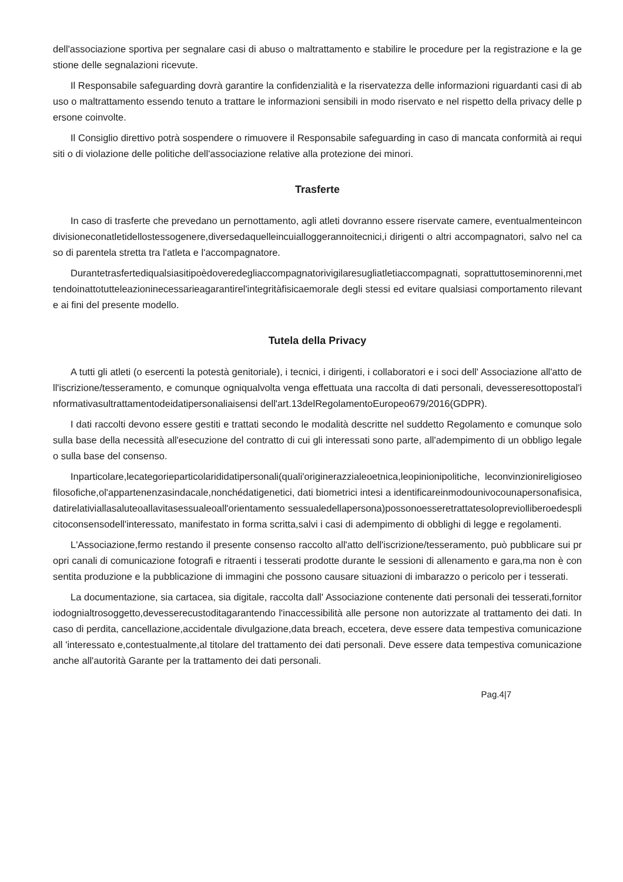dell'associazione sportiva per segnalare casi di abuso o maltrattamento e stabilire le procedure per la registrazione e la gestione delle segnalazioni ricevute.
Il Responsabile safeguarding dovrà garantire la confidenzialità e la riservatezza delle informazioni riguardanti casi di abuso o maltrattamento essendo tenuto a trattare le informazioni sensibili in modo riservato e nel rispetto della privacy delle persone coinvolte.
Il Consiglio direttivo potrà sospendere o rimuovere il Responsabile safeguarding in caso di mancata conformità ai requisiti o di violazione delle politiche dell'associazione relative alla protezione dei minori.
Trasferte
In caso di trasferte che prevedano un pernottamento, agli atleti dovranno essere riservate camere, eventualmenteincondivisioneconatletidellostessogenere,diversedaquelleincuialloggerannoitecnici,i dirigenti o altri accompagnatori, salvo nel caso di parentela stretta tra l'atleta e l'accompagnatore.
Durantetrasfertediqualsiasitipoèdoveredegliaccompagnatorivigilaresugliatletiaccompagnati, soprattuttoseminorenni,mettendoinattotutteleazioninecessarieagarantirel'integritàfisicaemorale degli stessi ed evitare qualsiasi comportamento rilevante ai fini del presente modello.
Tutela della Privacy
A tutti gli atleti (o esercenti la potestà genitoriale), i tecnici, i dirigenti, i collaboratori e i soci dell' Associazione all'atto dell'iscrizione/tesseramento, e comunque ogniqualvolta venga effettuata una raccolta di dati personali, devesseresottopostal'informativasultrattamentodeidatipersonaliaisensi dell'art.13delRegolamentoEuropeo679/2016(GDPR).
I dati raccolti devono essere gestiti e trattati secondo le modalità descritte nel suddetto Regolamento e comunque solo sulla base della necessità all'esecuzione del contratto di cui gli interessati sono parte, all'adempimento di un obbligo legale o sulla base del consenso.
Inparticolare,lecategorieparticolarididatipersonali(quali'originerazzialeoetnica,leopinionipolitiche, leconvinzionireligioseofilosofiche,ol'appartenenzasindacale,nonchédatigenetici, dati biometrici intesi a identificareinmodounivocounapersonafisica,datirelativiallasaluteoallavitasessualeoall'orientamento sessualedellapersona)possonoesseretrattatesolopreviolliberoedesplicitoconsensodell'interessato, manifestato in forma scritta,salvi i casi di adempimento di obblighi di legge e regolamenti.
L'Associazione,fermo restando il presente consenso raccolto all'atto dell'iscrizione/tesseramento, può pubblicare sui propri canali di comunicazione fotografi e ritraenti i tesserati prodotte durante le sessioni di allenamento e gara,ma non è consentita produzione e la pubblicazione di immagini che possono causare situazioni di imbarazzo o pericolo per i tesserati.
La documentazione, sia cartacea, sia digitale, raccolta dall' Associazione contenente dati personali dei tesserati,fornitoriodognialtrosoggetto,devesserecustoditagarantendo l'inaccessibilità alle persone non autorizzate al trattamento dei dati. In caso di perdita, cancellazione,accidentale divulgazione,data breach, eccetera, deve essere data tempestiva comunicazione all 'interessato e,contestualmente,al titolare del trattamento dei dati personali. Deve essere data tempestiva comunicazione anche all'autorità Garante per la trattamento dei dati personali.
Pag.4|7